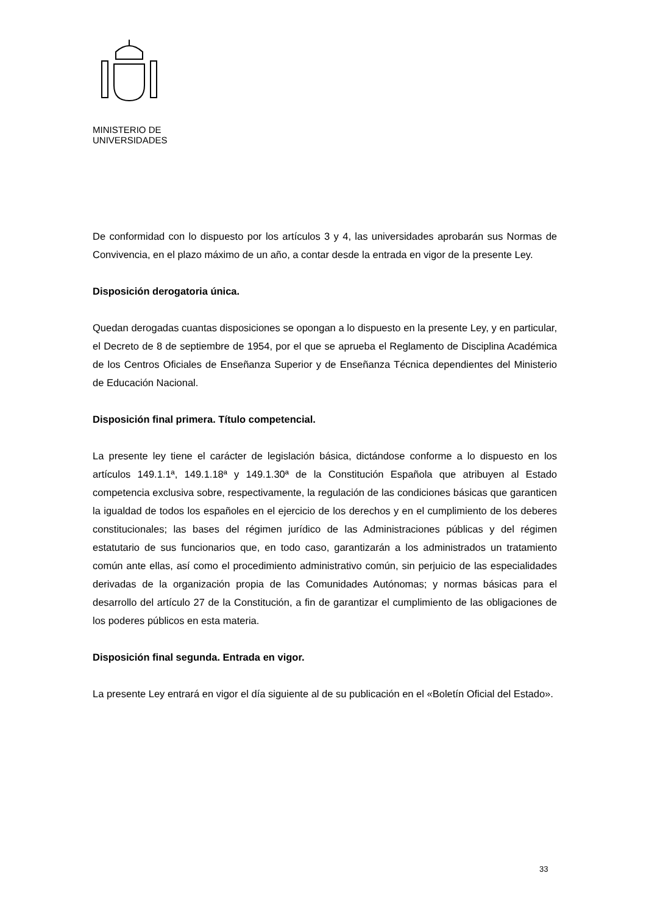MINISTERIO DE
UNIVERSIDADES
De conformidad con lo dispuesto por los artículos 3 y 4, las universidades aprobarán sus Normas de Convivencia, en el plazo máximo de un año, a contar desde la entrada en vigor de la presente Ley.
Disposición derogatoria única.
Quedan derogadas cuantas disposiciones se opongan a lo dispuesto en la presente Ley, y en particular, el Decreto de 8 de septiembre de 1954, por el que se aprueba el Reglamento de Disciplina Académica de los Centros Oficiales de Enseñanza Superior y de Enseñanza Técnica dependientes del Ministerio de Educación Nacional.
Disposición final primera. Título competencial.
La presente ley tiene el carácter de legislación básica, dictándose conforme a lo dispuesto en los artículos 149.1.1ª, 149.1.18ª y 149.1.30ª de la Constitución Española que atribuyen al Estado competencia exclusiva sobre, respectivamente, la regulación de las condiciones básicas que garanticen la igualdad de todos los españoles en el ejercicio de los derechos y en el cumplimiento de los deberes constitucionales; las bases del régimen jurídico de las Administraciones públicas y del régimen estatutario de sus funcionarios que, en todo caso, garantizarán a los administrados un tratamiento común ante ellas, así como el procedimiento administrativo común, sin perjuicio de las especialidades derivadas de la organización propia de las Comunidades Autónomas; y normas básicas para el desarrollo del artículo 27 de la Constitución, a fin de garantizar el cumplimiento de las obligaciones de los poderes públicos en esta materia.
Disposición final segunda. Entrada en vigor.
La presente Ley entrará en vigor el día siguiente al de su publicación en el «Boletín Oficial del Estado».
33